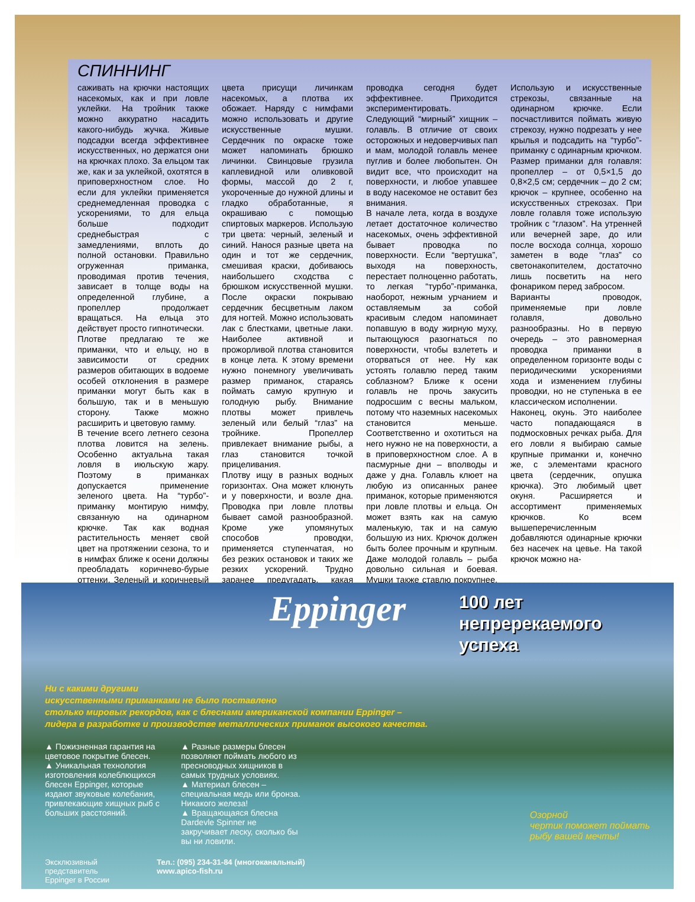СПИННИНГ
саживать на крючки настоящих насекомых, как и при ловле уклейки. На тройник также можно аккуратно насадить какого-нибудь жучка. Живые подсадки всегда эффективнее искусственных, но держатся они на крючках плохо. За ельцом так же, как и за уклейкой, охотятся в приповерхностном слое. Но если для уклейки применяется среднемедленная проводка с ускорениями, то для ельца больше подходит среднебыстрая с замедлениями, вплоть до полной остановки. Правильно огруженная приманка, проводимая против течения, зависает в толще воды на определенной глубине, а пропеллер продолжает вращаться. На ельца это действует просто гипнотически.
Плотве предлагаю те же приманки, что и ельцу, но в зависимости от средних размеров обитающих в водоеме особей отклонения в размере приманки могут быть как в большую, так и в меньшую сторону. Также можно расширить и цветовую гамму.
В течение всего летнего сезона плотва ловится на зелень. Особенно актуальна такая ловля в июльскую жару. Поэтому в приманках допускается применение зеленого цвета. На “турбо”-приманку монтирую нимфу, связанную на одинарном крючке. Так как водная растительность меняет свой цвет на протяжении сезона, то и в нимфах ближе к осени должны преобладать коричнево-бурые оттенки. Зеленый и коричневый цвета присущи личинкам насекомых, а плотва их обожает. Наряду с нимфами можно использовать и другие искусственные мушки. Сердечник по окраске тоже может напоминать брюшко личинки. Свинцовые грузила каплевидной или оливковой формы, массой до 2 г, укороченные до нужной длины и гладко обработанные, я окрашиваю с помощью спиртовых маркеров. Использую три цвета: черный, зеленый и синий. Нанося разные цвета на один и тот же сердечник, смешивая краски, добиваюсь наибольшего сходства с брюшком искусственной мушки. После окраски покрываю сердечник бесцветным лаком для ногтей. Можно использовать лак с блестками, цветные лаки. Наиболее активной и прожорливой плотва становится в конце лета. К этому времени нужно понемногу увеличивать размер приманок, стараясь поймать самую крупную и голодную рыбу. Внимание плотвы может привлечь зеленый или белый “глаз” на тройнике. Пропеллер привлекает внимание рыбы, а глаз становится точкой прицеливания.
Плотву ищу в разных водных горизонтах. Она может клюнуть и у поверхности, и возле дна. Проводка при ловле плотвы бывает самой разнообразной. Кроме уже упомянутых способов проводки, применяется ступенчатая, но без резких остановок и таких же резких ускорений. Трудно заранее предугадать, какая проводка сегодня будет эффективнее. Приходится экспериментировать.
Следующий “мирный” хищник – голавль. В отличие от своих осторожных и недоверчивых пап и мам, молодой голавль менее пуглив и более любопытен. Он видит все, что происходит на поверхности, и любое упавшее в воду насекомое не оставит без внимания.
В начале лета, когда в воздухе летает достаточное количество насекомых, очень эффективной бывает проводка по поверхности. Если “вертушка”, выходя на поверхность, перестает полноценно работать, то легкая “турбо”-приманка, наоборот, нежным урчанием и оставляемым за собой красивым следом напоминает попавшую в воду жирную муху, пытающуюся разогнаться по поверхности, чтобы взлететь и оторваться от нее. Ну как устоять голавлю перед таким соблазном? Ближе к осени голавль не прочь закусить подросшим с весны мальком, потому что наземных насекомых становится меньше. Соответственно и охотиться на него нужно не на поверхности, а в приповерхностном слое. А в пасмурные дни – вполводы и даже у дна. Голавль клюет на любую из описанных ранее приманок, которые применяются при ловле плотвы и ельца. Он может взять как на самую маленькую, так и на самую большую из них. Крючок должен быть более прочным и крупным. Даже молодой голавль – рыба довольно сильная и боевая. Мушки также ставлю покрупнее. Использую и искусственные стрекозы, связанные на одинарном крючке. Если посчастливится поймать живую стрекозу, нужно подрезать у нее крылья и подсадить на “турбо”-приманку с одинарным крючком. Размер приманки для голавля: пропеллер – от 0,5×1,5 до 0,8×2,5 см; сердечник – до 2 см; крючок – крупнее, особенно на искусственных стрекозах. При ловле голавля тоже использую тройник с “глазом”. На утренней или вечерней заре, до или после восхода солнца, хорошо заметен в воде “глаз” со светонакопителем, достаточно лишь посветить на него фонариком перед забросом.
Варианты проводок, применяемые при ловле голавля, довольно разнообразны. Но в первую очередь – это равномерная проводка приманки в определенном горизонте воды с периодическими ускорениями хода и изменением глубины проводки, но не ступенька в ее классическом исполнении.
Наконец, окунь. Это наиболее часто попадающаяся в подмосковных речках рыба. Для его ловли я выбираю самые крупные приманки и, конечно же, с элементами красного цвета (сердечник, опушка крючка). Это любимый цвет окуня. Расширяется и ассортимент применяемых крючков. Ко всем вышеперечисленным добавляются одинарные крючки без насечек на цевье. На такой крючок можно на-
Eppinger
100 лет
непререкаемого
успеха
Ни с какими другими
искусственными приманками не было поставлено
столько мировых рекордов, как с блеснами американской компании Eppinger –
лидера в разработке и производстве металлических приманок высокого качества.
▲ Пожизненная гарантия на цветовое покрытие блесен.
▲ Уникальная технология изготовления колеблющихся блесен Eppinger, которые издают звуковые колебания, привлекающие хищных рыб с больших расстояний.
▲ Разные размеры блесен позволяют поймать любого из пресноводных хищников в самых трудных условиях.
▲ Материал блесен – специальная медь или бронза. Никакого железа!
▲ Вращающаяся блесна Dardevle Spinner не закручивает леску, сколько бы вы ни ловили.
Эксклюзивный
представитель
Eppinger в России
Тел.: (095) 234-31-84 (многоканальный)
www.apico-fish.ru
Озорной
чертик поможет поймать
рыбу вашей мечты!